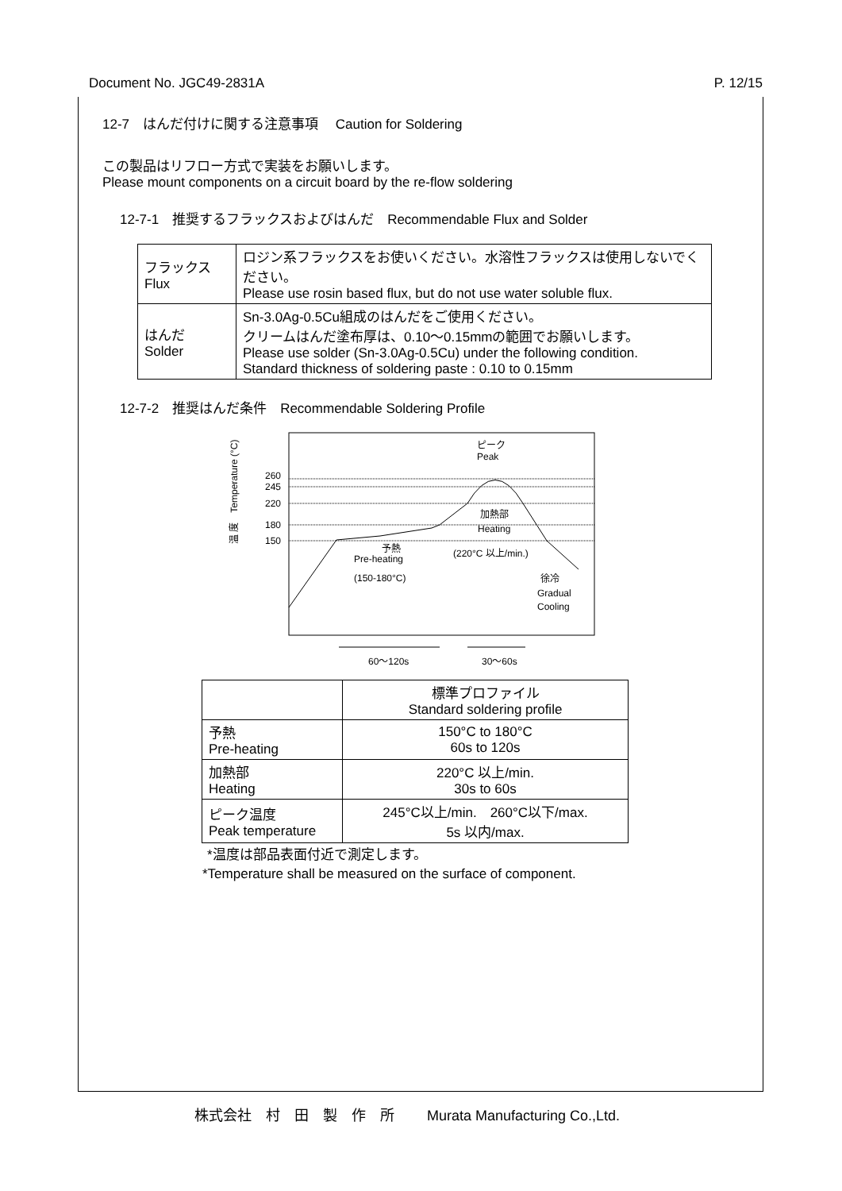Document No. JGC49-2831A P. 12/15
12-7　はんだ付けに関する注意事項　 Caution for Soldering
この製品はリフロー方式で実装をお願いします。
Please mount components on a circuit board by the re-flow soldering
12-7-1　推奨するフラックスおよびはんだ　Recommendable Flux and Solder
| フラックス Flux | ロジン系フラックスをお使いください。水溶性フラックスは使用しないでください。 Please use rosin based flux, but do not use water soluble flux. |
| はんだ Solder | Sn-3.0Ag-0.5Cu組成のはんだをご使用ください。 クリームはんだ塗布厚は、0.10～0.15mmの範囲でお願いします。 Please use solder (Sn-3.0Ag-0.5Cu) under the following condition. Standard thickness of soldering paste : 0.10 to 0.15mm |
12-7-2　推奨はんだ条件　Recommendable Soldering Profile
温 度　Temperature (°C)
260
245
220
180
150
ピーク
Peak
加熱部
Heating
予熱
Pre-heating
(150-180°C)
(220°C 以上/min.)
徐冷
Gradual
Cooling
60〜120s
30〜60s
| | 標準プロファイル Standard soldering profile |
| 予熱 Pre-heating | 150°C to 180°C 60s to 120s |
| 加熱部 Heating | 220°C 以上/min. 30s to 60s |
| ピーク温度 Peak temperature | 245°C以上/min. 260°C以下/max. 5s 以内/max. |
*温度は部品表面付近で測定します。
*Temperature shall be measured on the surface of component.
株式会社　村　田　製　作　所　　 Murata Manufacturing Co.,Ltd.